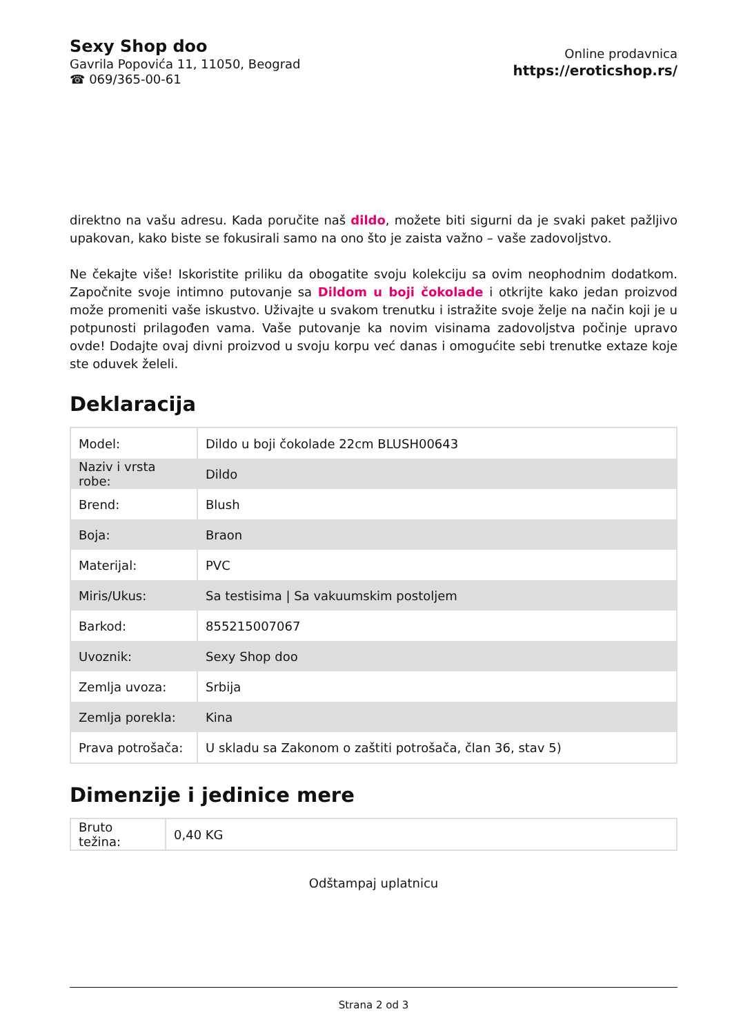Sexy Shop doo
Gavrila Popovića 11, 11050, Beograd
☎ 069/365-00-61
Online prodavnica
https://eroticshop.rs/
direktno na vašu adresu. Kada poručite naš dildo, možete biti sigurni da je svaki paket pažljivo upakovan, kako biste se fokusirali samo na ono što je zaista važno – vaše zadovoljstvo.
Ne čekajte više! Iskoristite priliku da obogatite svoju kolekciju sa ovim neophodnim dodatkom. Započnite svoje intimno putovanje sa Dildom u boji čokolade i otkrijte kako jedan proizvod može promeniti vaše iskustvo. Uživajte u svakom trenutku i istražite svoje želje na način koji je u potpunosti prilagođen vama. Vaše putovanje ka novim visinama zadovoljstva počinje upravo ovde! Dodajte ovaj divni proizvod u svoju korpu već danas i omogućite sebi trenutke extaze koje ste oduvek želeli.
Deklaracija
| Model: | Dildo u boji čokolade 22cm BLUSH00643 |
| Naziv i vrsta robe: | Dildo |
| Brend: | Blush |
| Boja: | Braon |
| Materijal: | PVC |
| Miris/Ukus: | Sa testisima / Sa vakuumskim postoljem |
| Barkod: | 855215007067 |
| Uvoznik: | Sexy Shop doo |
| Zemlja uvoza: | Srbija |
| Zemlja porekla: | Kina |
| Prava potrošača: | U skladu sa Zakonom o zaštiti potrošača, član 36, stav 5) |
Dimenzije i jedinice mere
| Bruto težina: | 0,40 KG |
Odštampaj uplatnicu
Strana 2 od 3